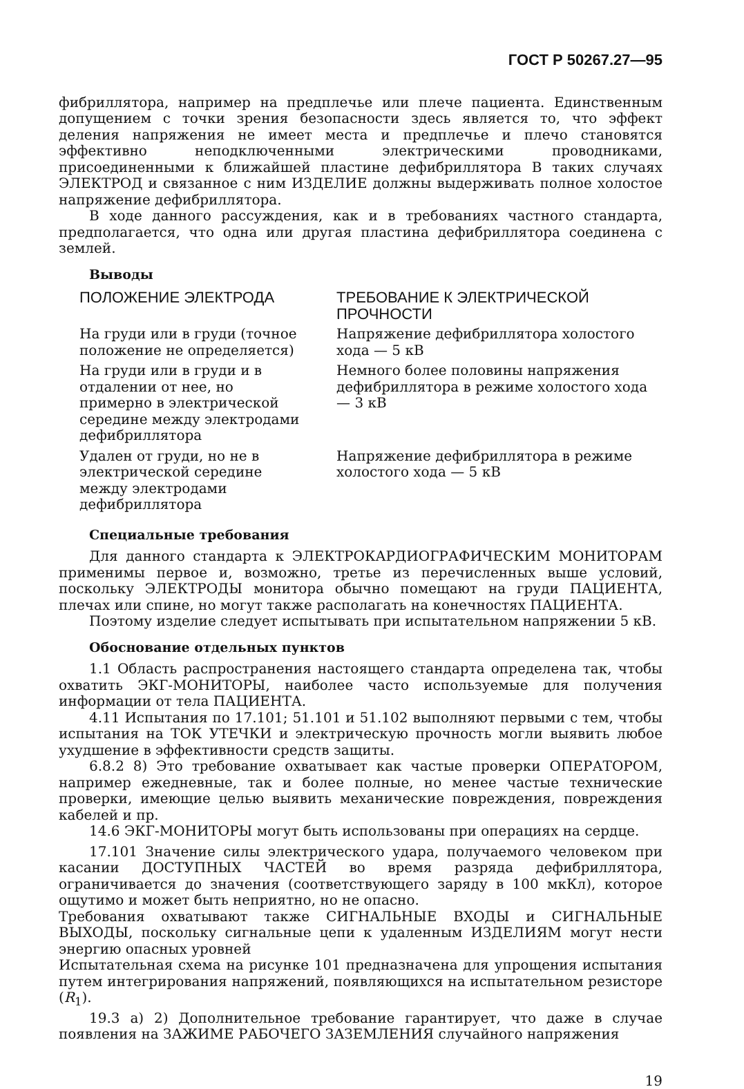ГОСТ Р 50267.27—95
фибриллятора, например на предплечье или плече пациента. Единственным допущением с точки зрения безопасности здесь является то, что эффект деления напряжения не имеет места и предплечье и плечо становятся эффективно неподключенными электрическими проводниками, присоединенными к ближайшей пластине дефибриллятора В таких случаях ЭЛЕКТРОД и связанное с ним ИЗДЕЛИЕ должны выдерживать полное холостое напряжение дефибриллятора.
В ходе данного рассуждения, как и в требованиях частного стандарта, предполагается, что одна или другая пластина дефибриллятора соединена с землей.
Выводы
| ПОЛОЖЕНИЕ ЭЛЕКТРОДА | ТРЕБОВАНИЕ К ЭЛЕКТРИЧЕСКОЙ ПРОЧНОСТИ |
| --- | --- |
| На груди или в груди (точное положение не определяется) | Напряжение дефибриллятора холостого хода — 5 кВ |
| На груди или в груди и в отдалении от нее, но примерно в электрической середине между электродами дефибриллятора | Немного более половины напряжения дефибриллятора в режиме холостого хода — 3 кВ |
| Удален от груди, но не в электрической середине между электродами дефибриллятора | Напряжение дефибриллятора в режиме холостого хода — 5 кВ |
Специальные требования
Для данного стандарта к ЭЛЕКТРОКАРДИОГРАФИЧЕСКИМ МОНИТОРАМ применимы первое и, возможно, третье из перечисленных выше условий, поскольку ЭЛЕКТРОДЫ монитора обычно помещают на груди ПАЦИЕНТА, плечах или спине, но могут также располагать на конечностях ПАЦИЕНТА.
Поэтому изделие следует испытывать при испытательном напряжении 5 кВ.
Обоснование отдельных пунктов
1.1 Область распространения настоящего стандарта определена так, чтобы охватить ЭКГ-МОНИТОРЫ, наиболее часто используемые для получения информации от тела ПАЦИЕНТА.
4.11 Испытания по 17.101; 51.101 и 51.102 выполняют первыми с тем, чтобы испытания на ТОК УТЕЧКИ и электрическую прочность могли выявить любое ухудшение в эффективности средств защиты.
6.8.2 8) Это требование охватывает как частые проверки ОПЕРАТОРОМ, например ежедневные, так и более полные, но менее частые технические проверки, имеющие целью выявить механические повреждения, повреждения кабелей и пр.
14.6 ЭКГ-МОНИТОРЫ могут быть использованы при операциях на сердце.
17.101 Значение силы электрического удара, получаемого человеком при касании ДОСТУПНЫХ ЧАСТЕЙ во время разряда дефибриллятора, ограничивается до значения (соответствующего заряду в 100 мкКл), которое ощутимо и может быть неприятно, но не опасно.
Требования охватывают также СИГНАЛЬНЫЕ ВХОДЫ и СИГНАЛЬНЫЕ ВЫХОДЫ, поскольку сигнальные цепи к удаленным ИЗДЕЛИЯМ могут нести энергию опасных уровней
Испытательная схема на рисунке 101 предназначена для упрощения испытания путем интегрирования напряжений, появляющихся на испытательном резисторе (R<sub>1</sub>).
19.3 а) 2) Дополнительное требование гарантирует, что даже в случае появления на ЗАЖИМЕ РАБОЧЕГО ЗАЗЕМЛЕНИЯ случайного напряжения
19